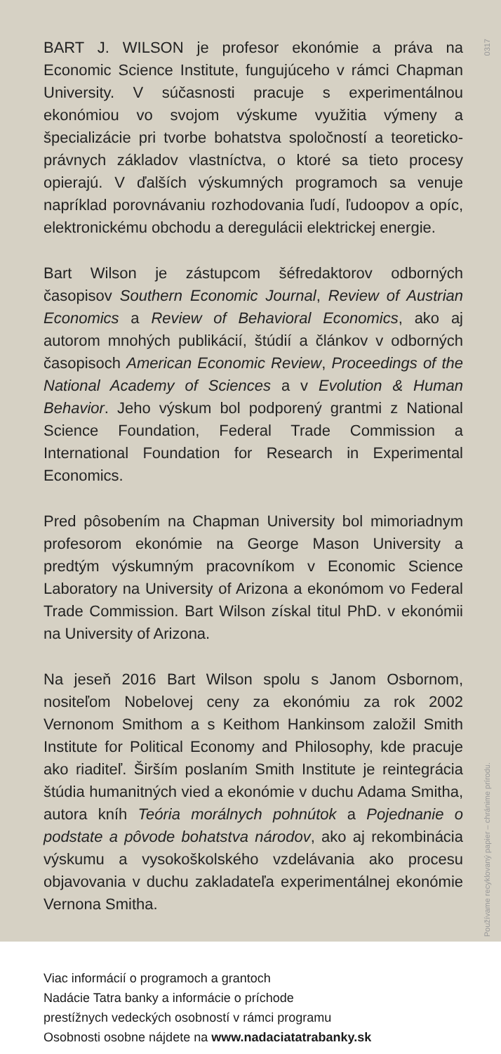0317
Používame recyklovaný papier – chránime prírodu.
BART J. WILSON je profesor ekonómie a práva na Economic Science Institute, fungujúceho v rámci Chapman University. V súčasnosti pracuje s experimentálnou ekonómiou vo svojom výskume využitia výmeny a špecializácie pri tvorbe bohatstva spoločností a teoreticko-právnych základov vlastníctva, o ktoré sa tieto procesy opierajú. V ďalších výskumných programoch sa venuje napríklad porovnávaniu rozhodovania ľudí, ľudoopov a opíc, elektronickému obchodu a deregulácii elektrickej energie.
Bart Wilson je zástupcom šéfredaktorov odborných časopisov Southern Economic Journal, Review of Austrian Economics a Review of Behavioral Economics, ako aj autorom mnohých publikácií, štúdií a článkov v odborných časopisoch American Economic Review, Proceedings of the National Academy of Sciences a v Evolution & Human Behavior. Jeho výskum bol podporený grantmi z National Science Foundation, Federal Trade Commission a International Foundation for Research in Experimental Economics.
Pred pôsobením na Chapman University bol mimoriadnym profesorom ekonómie na George Mason University a predtým výskumným pracovníkom v Economic Science Laboratory na University of Arizona a ekonómom vo Federal Trade Commission. Bart Wilson získal titul PhD. v ekonómii na University of Arizona.
Na jeseň 2016 Bart Wilson spolu s Janom Osbornom, nositeľom Nobelovej ceny za ekonómiu za rok 2002 Vernonom Smithom a s Keithom Hankinsom založil Smith Institute for Political Economy and Philosophy, kde pracuje ako riaditeľ. Širším poslaním Smith Institute je reintegrácia štúdia humanitných vied a ekonómie v duchu Adama Smitha, autora kníh Teória morálnych pohnútok a Pojednanie o podstate a pôvode bohatstva národov, ako aj rekombinácia výskumu a vysokoškolského vzdelávania ako procesu objavovania v duchu zakladateľa experimentálnej ekonómie Vernona Smitha.
Viac informácií o programoch a grantoch
Nadácie Tatra banky a informácie o príchode
prestížnych vedeckých osobností v rámci programu
Osobnosti osobne nájdete na www.nadaciatatrabanky.sk